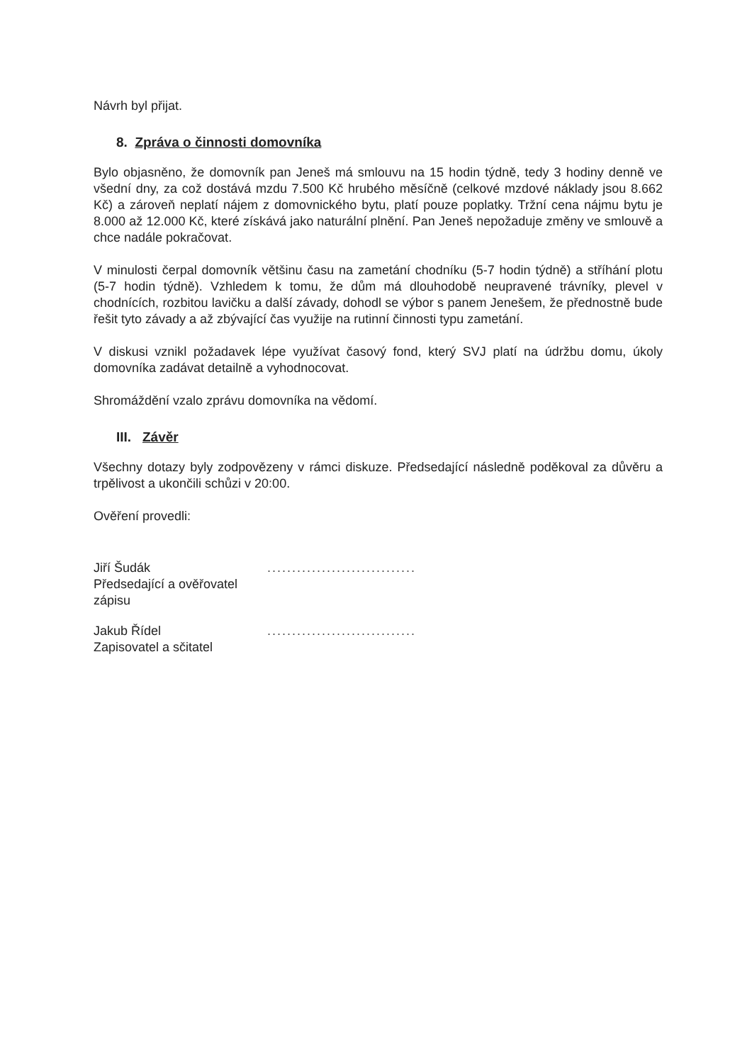Návrh byl přijat.
8. Zpráva o činnosti domovníka
Bylo objasněno, že domovník pan Jeneš má smlouvu na 15 hodin týdně, tedy 3 hodiny denně ve všední dny, za což dostává mzdu 7.500 Kč hrubého měsíčně (celkové mzdové náklady jsou 8.662 Kč) a zároveň neplatí nájem z domovnického bytu, platí pouze poplatky. Tržní cena nájmu bytu je 8.000 až 12.000 Kč, které získává jako naturální plnění. Pan Jeneš nepožaduje změny ve smlouvě a chce nadále pokračovat.
V minulosti čerpal domovník většinu času na zametání chodníku (5-7 hodin týdně) a stříhání plotu (5-7 hodin týdně). Vzhledem k tomu, že dům má dlouhodobě neupravené trávníky, plevel v chodnících, rozbitou lavičku a další závady, dohodl se výbor s panem Jenešem, že přednostně bude řešit tyto závady a až zbývající čas využije na rutinní činnosti typu zametání.
V diskusi vznikl požadavek lépe využívat časový fond, který SVJ platí na údržbu domu, úkoly domovníka zadávat detailně a vyhodnocovat.
Shromáždění vzalo zprávu domovníka na vědomí.
III. Závěr
Všechny dotazy byly zodpovězeny v rámci diskuze. Předsedající následně poděkoval za důvěru a trpělivost a ukončili schůzi v 20:00.
Ověření provedli:
Jiří Šudák
Předsedající a ověřovatel zápisu
..............................
Jakub Řídel
Zapisovatel a sčitatel
..............................